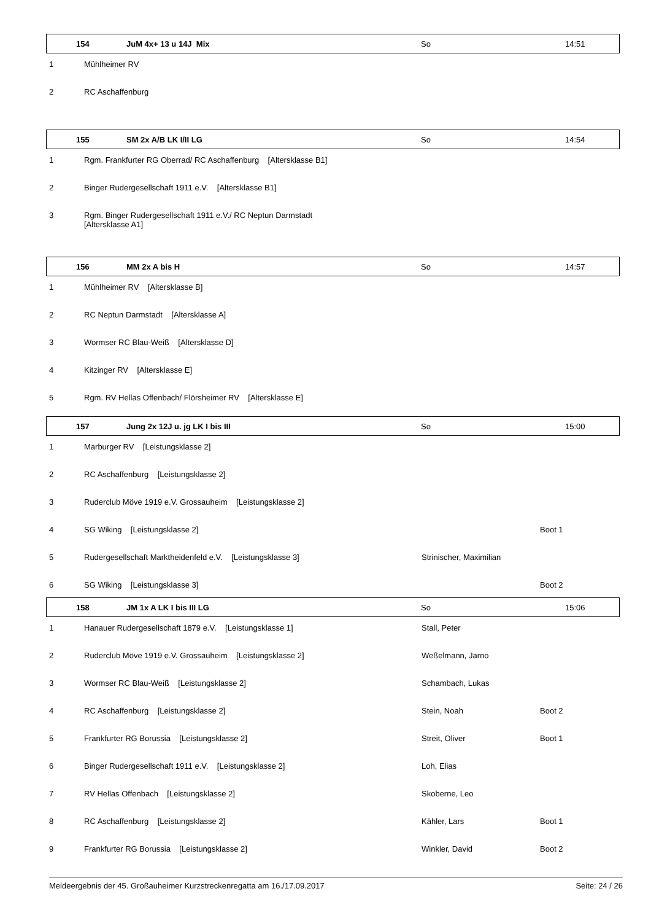154 JuM 4x+ 13 u 14J Mix So 14:51
| 1 | Mühlheimer RV | | |
| 2 | RC Aschaffenburg | | |
155 SM 2x A/B LK I/II LG So 14:54
| 1 | Rgm. Frankfurter RG Oberrad/ RC Aschaffenburg [Altersklasse B1] | | |
| 2 | Binger Rudergesellschaft 1911 e.V. [Altersklasse B1] | | |
| 3 | Rgm. Binger Rudergesellschaft 1911 e.V./ RC Neptun Darmstadt [Altersklasse A1] | | |
156 MM 2x A bis H So 14:57
| 1 | Mühlheimer RV [Altersklasse B] | | |
| 2 | RC Neptun Darmstadt [Altersklasse A] | | |
| 3 | Wormser RC Blau-Weiß [Altersklasse D] | | |
| 4 | Kitzinger RV [Altersklasse E] | | |
| 5 | Rgm. RV Hellas Offenbach/ Flörsheimer RV [Altersklasse E] | | |
157 Jung 2x 12J u. jg LK I bis III So 15:00
| 1 | Marburger RV [Leistungsklasse 2] | | |
| 2 | RC Aschaffenburg [Leistungsklasse 2] | | |
| 3 | Ruderclub Möve 1919 e.V. Grossauheim [Leistungsklasse 2] | | |
| 4 | SG Wiking [Leistungsklasse 2] | | Boot 1 |
| 5 | Rudergesellschaft Marktheidenfeld e.V. [Leistungsklasse 3] | Strinischer, Maximilian | |
| 6 | SG Wiking [Leistungsklasse 3] | | Boot 2 |
158 JM 1x A LK I bis III LG So 15:06
| 1 | Hanauer Rudergesellschaft 1879 e.V. [Leistungsklasse 1] | Stall, Peter | |
| 2 | Ruderclub Möve 1919 e.V. Grossauheim [Leistungsklasse 2] | Weßelmann, Jarno | |
| 3 | Wormser RC Blau-Weiß [Leistungsklasse 2] | Schambach, Lukas | |
| 4 | RC Aschaffenburg [Leistungsklasse 2] | Stein, Noah | Boot 2 |
| 5 | Frankfurter RG Borussia [Leistungsklasse 2] | Streit, Oliver | Boot 1 |
| 6 | Binger Rudergesellschaft 1911 e.V. [Leistungsklasse 2] | Loh, Elias | |
| 7 | RV Hellas Offenbach [Leistungsklasse 2] | Skoberne, Leo | |
| 8 | RC Aschaffenburg [Leistungsklasse 2] | Kähler, Lars | Boot 1 |
| 9 | Frankfurter RG Borussia [Leistungsklasse 2] | Winkler, David | Boot 2 |
Meldeergebnis der 45. Großauheimer Kurzstreckenregatta am 16./17.09.2017 Seite: 24 / 26